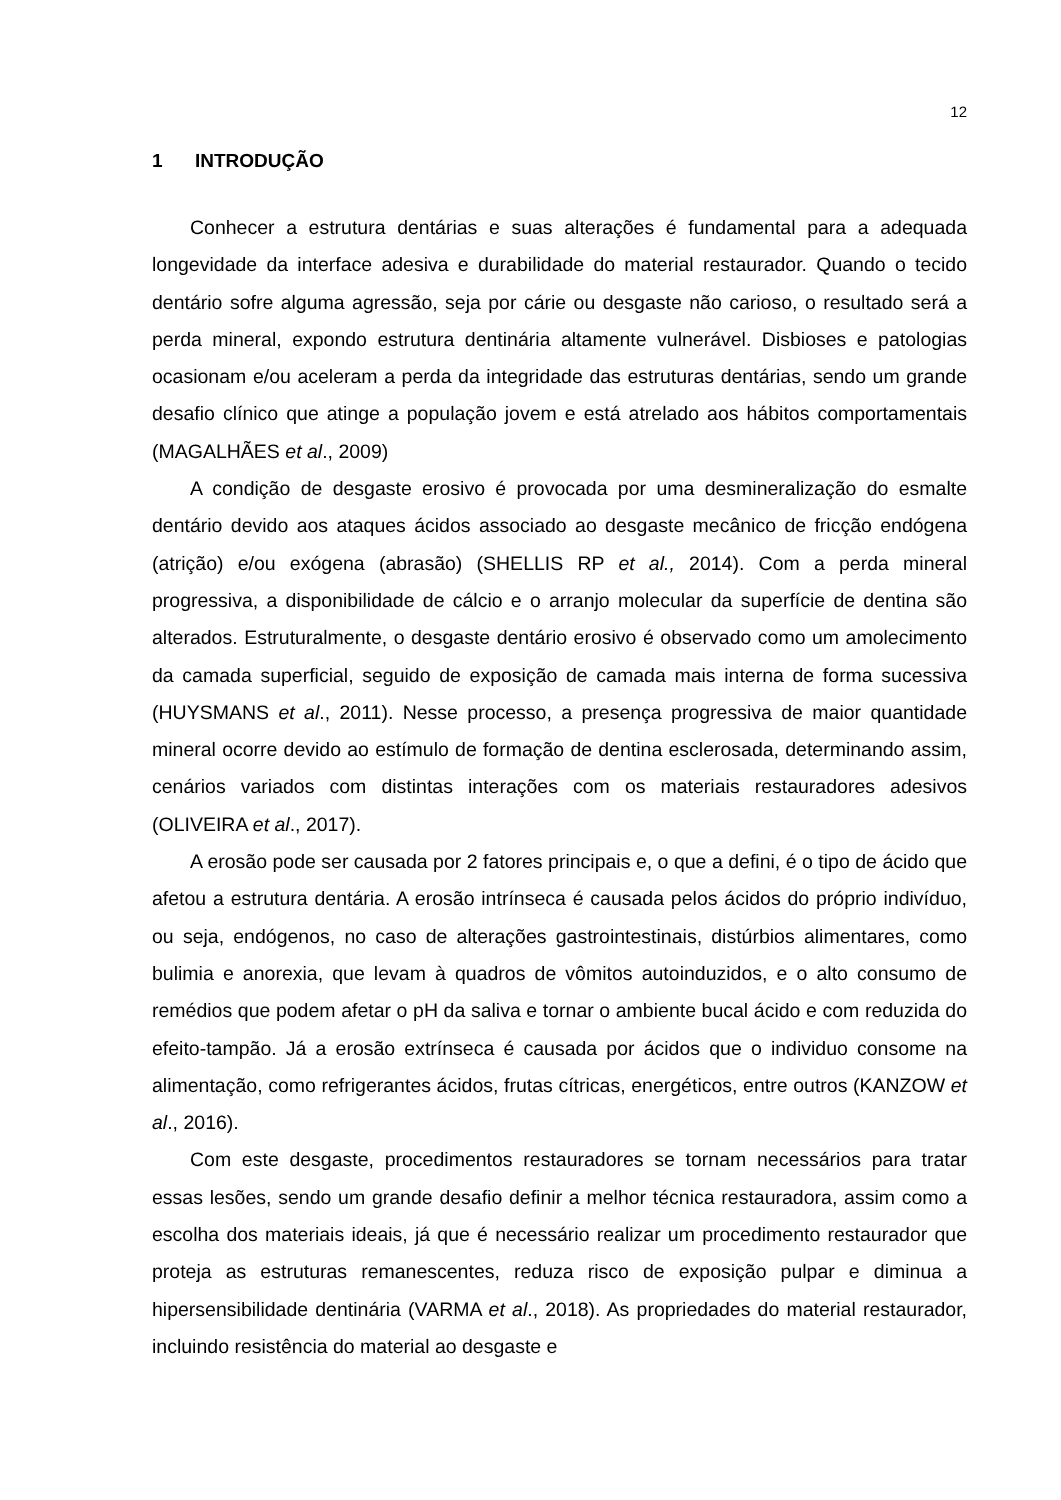12
1 INTRODUÇÃO
Conhecer a estrutura dentárias e suas alterações é fundamental para a adequada longevidade da interface adesiva e durabilidade do material restaurador. Quando o tecido dentário sofre alguma agressão, seja por cárie ou desgaste não carioso, o resultado será a perda mineral, expondo estrutura dentinária altamente vulnerável. Disbioses e patologias ocasionam e/ou aceleram a perda da integridade das estruturas dentárias, sendo um grande desafio clínico que atinge a população jovem e está atrelado aos hábitos comportamentais (MAGALHÃES et al., 2009)
A condição de desgaste erosivo é provocada por uma desmineralização do esmalte dentário devido aos ataques ácidos associado ao desgaste mecânico de fricção endógena (atrição) e/ou exógena (abrasão) (SHELLIS RP et al., 2014). Com a perda mineral progressiva, a disponibilidade de cálcio e o arranjo molecular da superfície de dentina são alterados. Estruturalmente, o desgaste dentário erosivo é observado como um amolecimento da camada superficial, seguido de exposição de camada mais interna de forma sucessiva (HUYSMANS et al., 2011). Nesse processo, a presença progressiva de maior quantidade mineral ocorre devido ao estímulo de formação de dentina esclerosada, determinando assim, cenários variados com distintas interações com os materiais restauradores adesivos (OLIVEIRA et al., 2017).
A erosão pode ser causada por 2 fatores principais e, o que a defini, é o tipo de ácido que afetou a estrutura dentária. A erosão intrínseca é causada pelos ácidos do próprio indivíduo, ou seja, endógenos, no caso de alterações gastrointestinais, distúrbios alimentares, como bulimia e anorexia, que levam à quadros de vômitos autoinduzidos, e o alto consumo de remédios que podem afetar o pH da saliva e tornar o ambiente bucal ácido e com reduzida do efeito-tampão. Já a erosão extrínseca é causada por ácidos que o individuo consome na alimentação, como refrigerantes ácidos, frutas cítricas, energéticos, entre outros (KANZOW et al., 2016).
Com este desgaste, procedimentos restauradores se tornam necessários para tratar essas lesões, sendo um grande desafio definir a melhor técnica restauradora, assim como a escolha dos materiais ideais, já que é necessário realizar um procedimento restaurador que proteja as estruturas remanescentes, reduza risco de exposição pulpar e diminua a hipersensibilidade dentinária (VARMA et al., 2018). As propriedades do material restaurador, incluindo resistência do material ao desgaste e